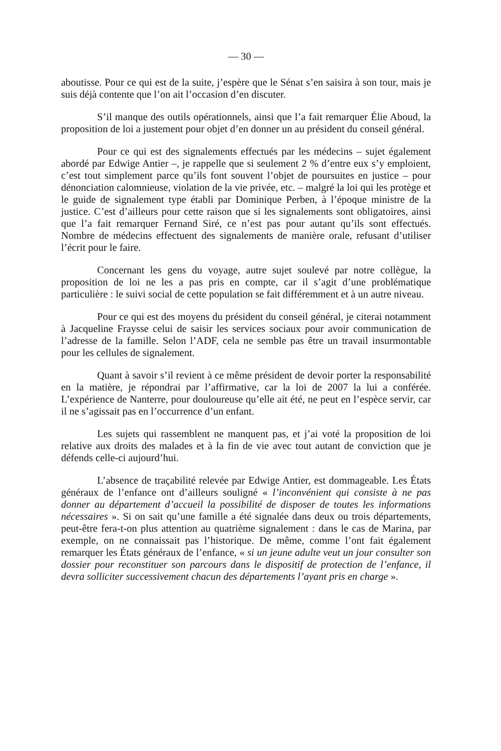— 30 —
aboutisse. Pour ce qui est de la suite, j’espère que le Sénat s’en saisira à son tour, mais je suis déjà contente que l’on ait l’occasion d’en discuter.
S’il manque des outils opérationnels, ainsi que l’a fait remarquer Élie Aboud, la proposition de loi a justement pour objet d’en donner un au président du conseil général.
Pour ce qui est des signalements effectués par les médecins – sujet également abordé par Edwige Antier –, je rappelle que si seulement 2 % d’entre eux s’y emploient, c’est tout simplement parce qu’ils font souvent l’objet de poursuites en justice – pour dénonciation calomnieuse, violation de la vie privée, etc. – malgré la loi qui les protège et le guide de signalement type établi par Dominique Perben, à l’époque ministre de la justice. C’est d’ailleurs pour cette raison que si les signalements sont obligatoires, ainsi que l’a fait remarquer Fernand Siré, ce n’est pas pour autant qu’ils sont effectués. Nombre de médecins effectuent des signalements de manière orale, refusant d’utiliser l’écrit pour le faire.
Concernant les gens du voyage, autre sujet soulevé par notre collègue, la proposition de loi ne les a pas pris en compte, car il s’agit d’une problématique particulière : le suivi social de cette population se fait différemment et à un autre niveau.
Pour ce qui est des moyens du président du conseil général, je citerai notamment à Jacqueline Fraysse celui de saisir les services sociaux pour avoir communication de l’adresse de la famille. Selon l’ADF, cela ne semble pas être un travail insurmontable pour les cellules de signalement.
Quant à savoir s’il revient à ce même président de devoir porter la responsabilité en la matière, je répondrai par l’affirmative, car la loi de 2007 la lui a conférée. L’expérience de Nanterre, pour douloureuse qu’elle ait été, ne peut en l’espèce servir, car il ne s’agissait pas en l’occurrence d’un enfant.
Les sujets qui rassemblent ne manquent pas, et j’ai voté la proposition de loi relative aux droits des malades et à la fin de vie avec tout autant de conviction que je défends celle-ci aujourd’hui.
L’absence de traçabilité relevée par Edwige Antier, est dommageable. Les États généraux de l’enfance ont d’ailleurs souligné « l’inconvénient qui consiste à ne pas donner au département d’accueil la possibilité de disposer de toutes les informations nécessaires ». Si on sait qu’une famille a été signalée dans deux ou trois départements, peut-être fera-t-on plus attention au quatrième signalement : dans le cas de Marina, par exemple, on ne connaissait pas l’historique. De même, comme l’ont fait également remarquer les États généraux de l’enfance, « si un jeune adulte veut un jour consulter son dossier pour reconstituer son parcours dans le dispositif de protection de l’enfance, il devra solliciter successivement chacun des départements l’ayant pris en charge ».